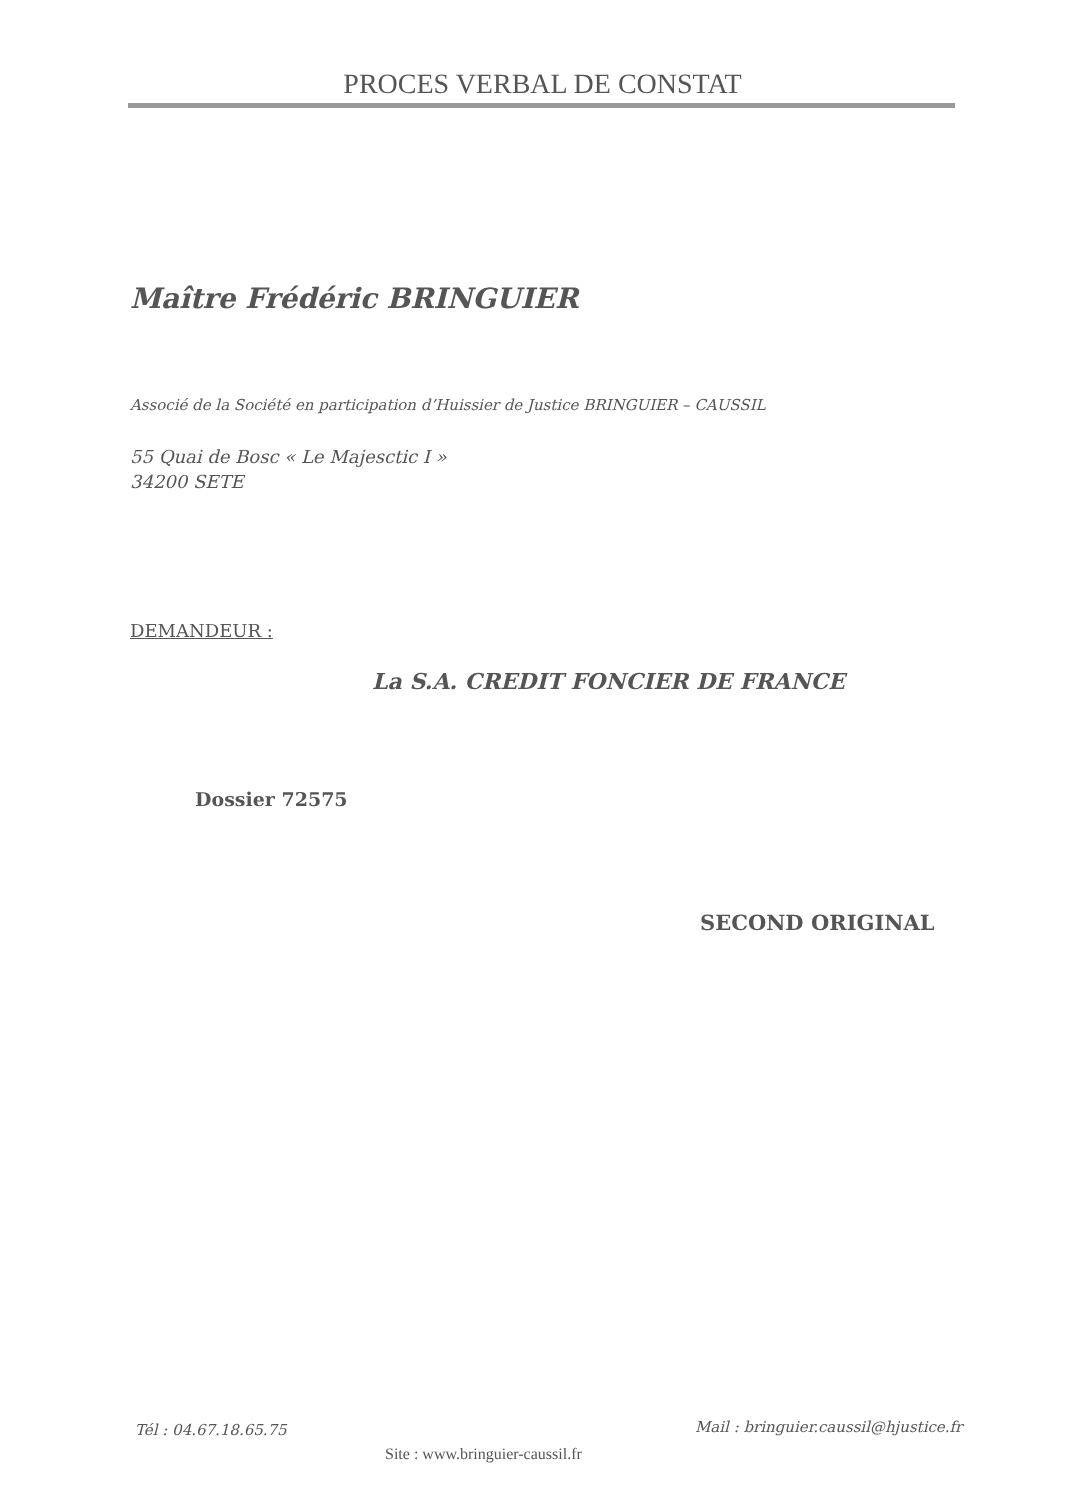PROCES VERBAL DE CONSTAT
Maître Frédéric BRINGUIER
Associé de la Société en participation d’Huissier de Justice BRINGUIER – CAUSSIL
55 Quai de Bosc « Le Majesctic I »
34200 SETE
DEMANDEUR :
La S.A. CREDIT FONCIER DE FRANCE
Dossier 72575
SECOND ORIGINAL
Tél : 04.67.18.65.75
Mail : bringuier.caussil@hjustice.fr
Site : www.bringuier-caussil.fr